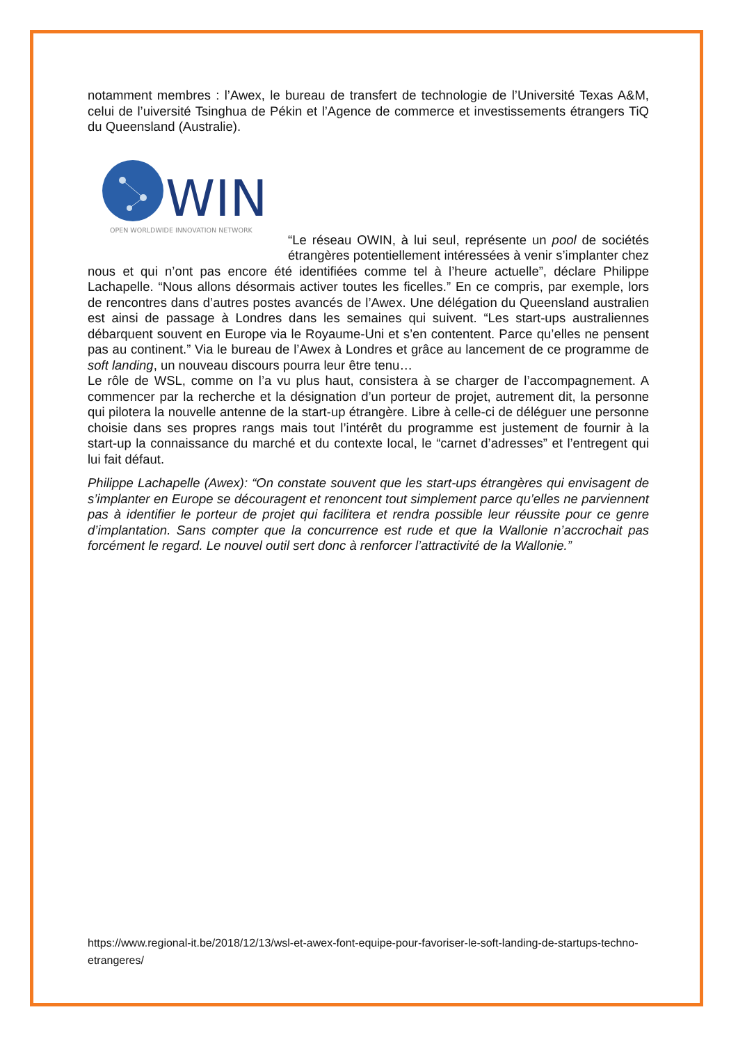notamment membres : l’Awex, le bureau de transfert de technologie de l’Université Texas A&M, celui de l’uiversité Tsinghua de Pékin et l’Agence de commerce et investissements étrangers TiQ du Queensland (Australie).
WIN
OPEN WORLDWIDE INNOVATION NETWORK
“Le réseau OWIN, à lui seul, représente un pool de sociétés étrangères potentiellement intéressées à venir s’implanter chez nous et qui n’ont pas encore été identifiées comme tel à l’heure actuelle”, déclare Philippe Lachapelle. “Nous allons désormais activer toutes les ficelles.” En ce compris, par exemple, lors de rencontres dans d’autres postes avancés de l’Awex. Une délégation du Queensland australien est ainsi de passage à Londres dans les semaines qui suivent. “Les start-ups australiennes débarquent souvent en Europe via le Royaume-Uni et s’en contentent. Parce qu’elles ne pensent pas au continent.” Via le bureau de l’Awex à Londres et grâce au lancement de ce programme de soft landing, un nouveau discours pourra leur être tenu…
Le rôle de WSL, comme on l’a vu plus haut, consistera à se charger de l’accompagnement. A commencer par la recherche et la désignation d’un porteur de projet, autrement dit, la personne qui pilotera la nouvelle antenne de la start-up étrangère. Libre à celle-ci de déléguer une personne choisie dans ses propres rangs mais tout l’intérêt du programme est justement de fournir à la start-up la connaissance du marché et du contexte local, le “carnet d’adresses” et l’entregent qui lui fait défaut.
Philippe Lachapelle (Awex): “On constate souvent que les start-ups étrangères qui envisagent de s’implanter en Europe se découragent et renoncent tout simplement parce qu’elles ne parviennent pas à identifier le porteur de projet qui facilitera et rendra possible leur réussite pour ce genre d’implantation. Sans compter que la concurrence est rude et que la Wallonie n’accrochait pas forcément le regard. Le nouvel outil sert donc à renforcer l’attractivité de la Wallonie.”
https://www.regional-it.be/2018/12/13/wsl-et-awex-font-equipe-pour-favoriser-le-soft-landing-de-startups-techno-etrangeres/